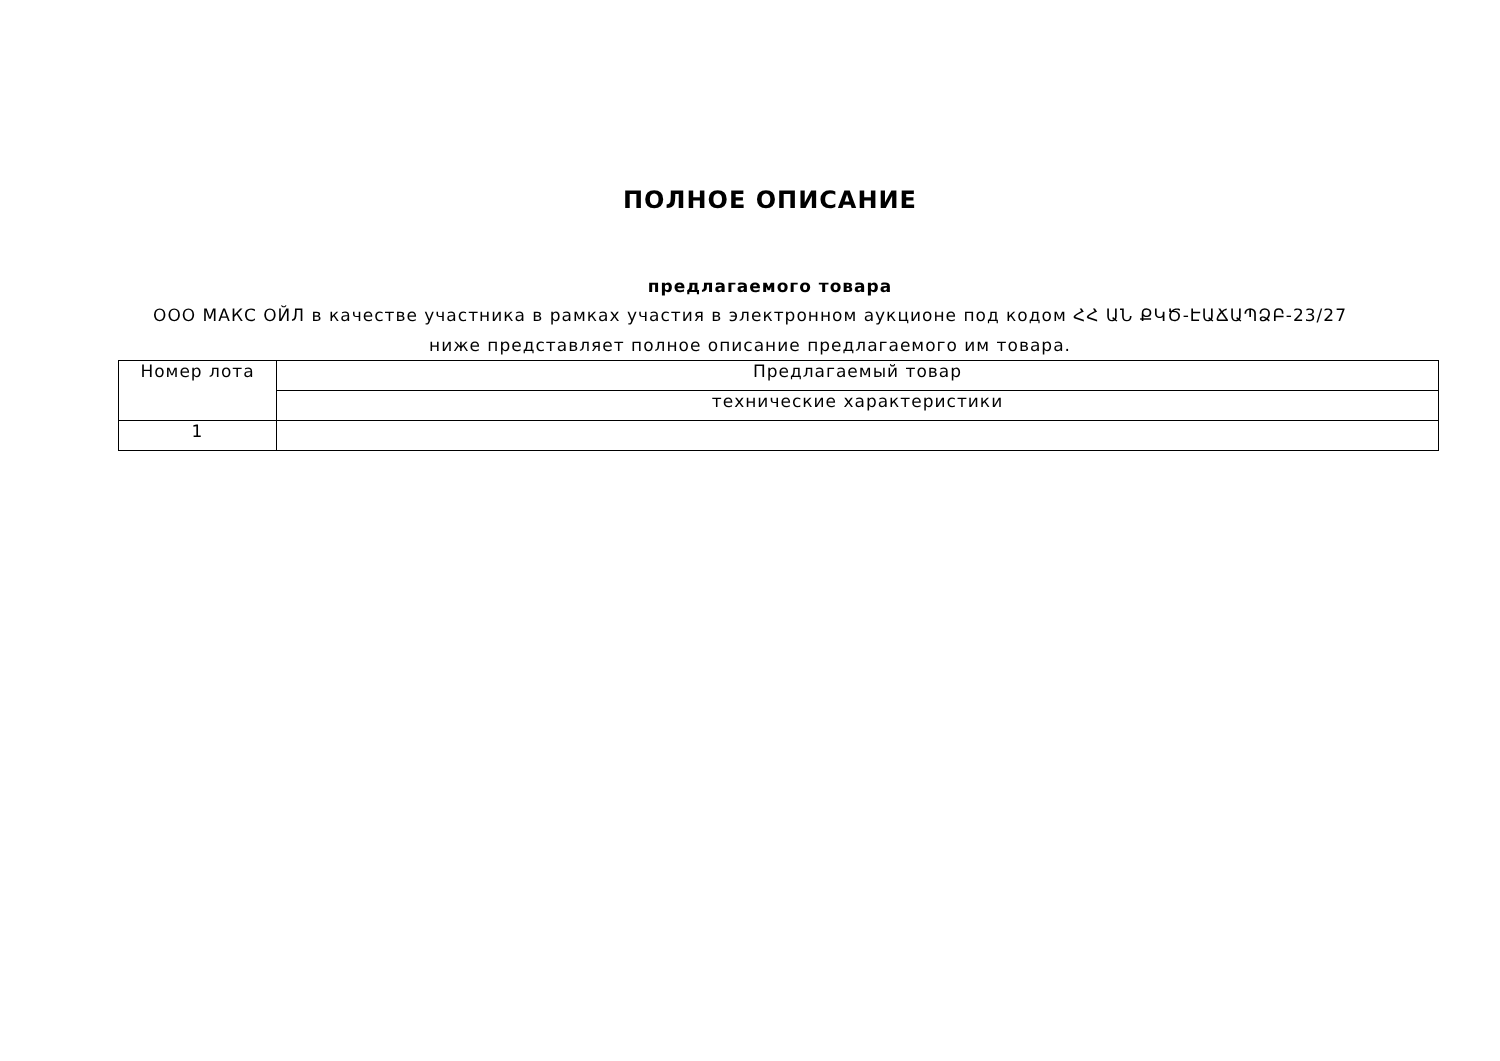ПОЛНОЕ ОПИСАНИЕ
предлагаемого товара
ООО МАКС ОЙЛ в качестве участника в рамках участия в электронном аукционе под кодом ՀՀ ԱՆ ՔԿԾ-ԷԱՃԱՊՁԲ-23/27 ниже представляет полное описание предлагаемого им товара.
| Номер лота | Предлагаемый товар |
| --- | --- |
| | технические характеристики |
| 1 | |